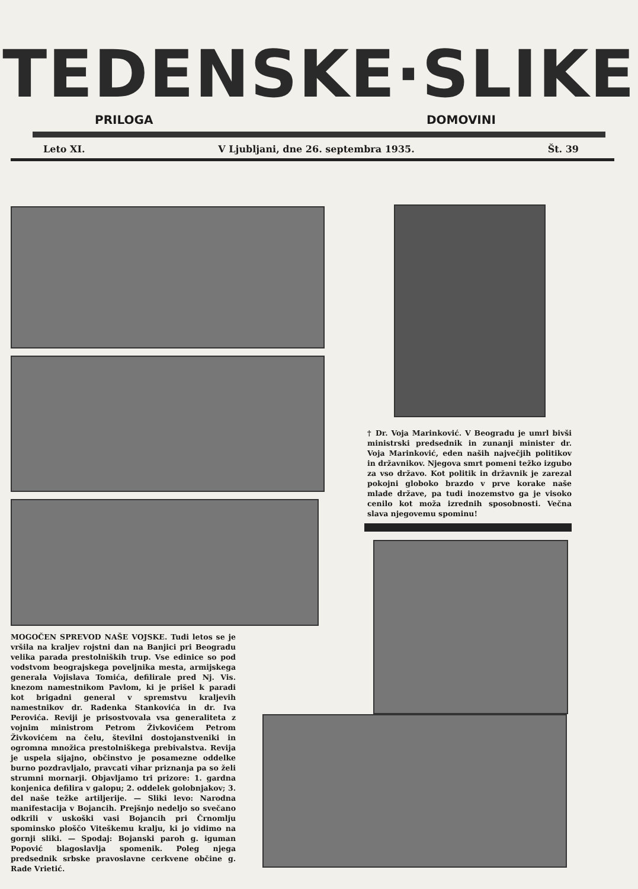TEDENSKE·SLIKE
PRILOGA DOMOVINI
Leto XI. V Ljubljani, dne 26. septembra 1935. Št. 39
MOGOČEN SPREVOD NAŠE VOJSKE. Tudi letos se je vršila na kraljev rojstni dan na Banjici pri Beogradu velika parada prestolniških trup. Vse edinice so pod vodstvom beograjskega poveljnika mesta, armijskega generala Vojislava Tomića, defilirale pred Nj. Vis. knezom namestnikom Pavlom, ki je prišel k paradi kot brigadni general v spremstvu kraljevih namestnikov dr. Radenka Stankovića in dr. Iva Perovića. Reviji je prisostvovala vsa generaliteta z vojnim ministrom Petrom Živkovićem Petrom Živkovićem na čelu, številni dostojanstveniki in ogromna množica prestolniškega prebivalstva. Revija je uspela sijajno, občinstvo je posamezne oddelke burno pozdravljalo, pravcati vihar priznanja pa so želi strumni mornarji. Objavljamo tri prizore: 1. gardna konjenica defilira v galopu; 2. oddelek golobnjakov; 3. del naše težke artiljerije. — Sliki levo: Narodna manifestacija v Bojancih. Prejšnjo nedeljo so svečano odkrili v uskoški vasi Bojancih pri Črnomlju spominsko ploščo Viteškemu kralju, ki jo vidimo na gornji sliki. — Spodaj: Bojanski paroh g. iguman Popović blagoslavlja spomenik. Poleg njega predsednik srbske pravoslavne cerkvene občine g. Rade Vrietić.
† Dr. Voja Marinković. V Beogradu je umrl bivši ministrski predsednik in zunanji minister dr. Voja Marinković, eden naših največjih politikov in državnikov. Njegova smrt pomeni težko izgubo za vso državo. Kot politik in državnik je zarezal pokojni globoko brazdo v prve korake naše mlade države, pa tudi inozemstvo ga je visoko cenilo kot moža izrednih sposobnosti. Večna slava njegovemu spominu!